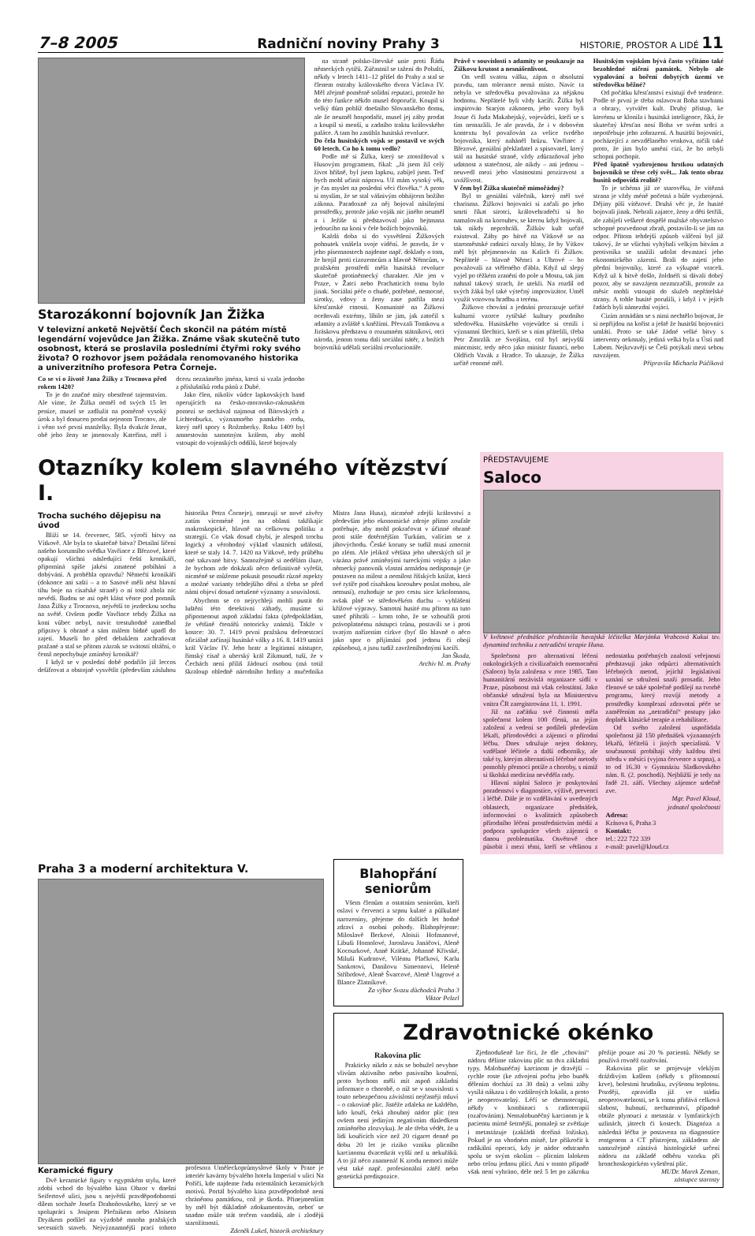7–8 2005 Radniční noviny Prahy 3 HISTORIE, PROSTOR A LIDÉ 11
Starozákonní bojovník Jan Žižka
V televizní anketě Největší Čech skončil na pátém místě legendární vojevůdce Jan Žižka. Známe však skutečně tuto osobnost, která se proslavila posledními čtyřmi roky svého života? O rozhovor jsem požádala renomovaného historika a univerzitního profesora Petra Čorneje.
Co se ví o životě Jana Žižky z Trocnova před rokem 1420?
To je do značné míry obestřené tajemstvím. Ale víme, že Žižka neměl od svých 15 let peníze, musel se zadlužit na poměrně vysoký úrok a byl donucen prodat nejenom Trocnov, ale i věno své první manželky. Byla dvakrát ženat, obě jeho ženy se jmenovaly Kateřina, měl i dceru neznámého jména, která si vzala jednoho z příslušníků rodu pánů z Dubé.
Jako člen, nikoliv vůdce lapkovských band operujících na česko-moravsko-rakouském pomezí se nechával najmout od Bítovských z Lichtenburka, významného panského rodu, který měl spory s Rožmberky. Roku 1409 byl amnestován samotným králem, aby mohl vstoupit do vojenských oddílů, které bojovaly
na straně polsko-litevské unie proti Řádu německých rytířů. Zúčastnil se tažení do Pobaltí, někdy v letech 1411–12 přišel do Prahy a stal se členem ostrahy královského dvora Václava IV. Měl zřejmě poměrně solidní reputaci, protože ho do této funkce někdo musel doporučit. Koupil si velký dům poblíž dnešního Slovanského domu, ale že neuměl hospodařit, musel jej záhy prodat a koupil si menší, u zadního traktu královského paláce. A tam ho zastihla husitská revoluce.
Do čela husitských vojsk se postavil ve svých 60 letech. Co ho k tomu vedlo?
Podle mě si Žižka, který se ztotožňoval s Husovým programem, říkal: „Já jsem žil celý život hříšně, byl jsem lapkou, zabíjel jsem. Teď bych mohl učinit nápravu. Už mám vysoký věk, je čas myslet na poslední věci člověka.“ A proto si myslím, že se stal vášnivým obhájcem božího zákona. Paradoxně za něj bojoval násilnými prostředky, protože jako voják nic jiného neuměl a i Ježíše si představoval jako hejtmana jedoucího na koni v čele božích bojovníků.
Každá doba si do vysvětlení Žižkových pohnutek vnášela svoje vidění. Je pravda, že v jeho písemnostech najdeme např. doklady o tom, že brojil proti cizozemcům a hlavně Němcům, v pražském prostředí měla husitská revoluce skutečně protiněmecký charakter. Ale jen v Praze, v Žatci nebo Prachaticích tomu bylo jinak. Sociální péče o chudé, potřebné, nemocné, sirotky, vdovy a ženy zase patřila mezi křesťanské ctnosti. Komunisté na Žižkovi oceňovali extrémy, líbilo se jim, jak zatočil s adamity a zvláště s kněžími. Převzali Tomkovu a Jiráskovu představu o rozumném státníkovi, otci národa, jenom tomu dali sociální nátěr, z božích bojovníků udělali sociální revolucionáře.
Právě v souvislosti s adamity se poukazuje na Žižkovu krutost a nesnášenlivost.
On vedl svatou válku, zápas o absolutní pravdu, tam tolerance nemá místo. Navíc ta nebyla ve středověku považována za nějakou hodnotu. Nepřátelé byli vždy kacíři. Žižka byl inspirován Starým zákonem, jeho vzory byli Jozue či Juda Makabejský, vojevůdci, kteří se s tím nemazlili. Je ale pravda, že i v dobovém kontextu byl považován za velice tvrdého bojovníka, který naháněl hrůzu. Vavřinec z Březové, geniální překladatel a spisovatel, který stál na husitské straně, vždy zdůrazňoval jeho udatnost a statečnost, ale nikdy – ani jednou – neuvedl mezi jeho vlastnostmi prozíravost a uvážlivost.
V čem byl Žižka skutečně mimořádný?
Byl to geniální válečník, který měl své charisma. Žižkovi bojovníci si začali po jeho smrti říkat sirotci, královehradečtí si ho namalovali na korouhev, se kterou když bojovali, tak nikdy neprohráli. Žižkův kult určitě existoval. Záhy po bitvě na Vítkově se na staroměstské radnici ozvaly hlasy, že by Vítkov měl být přejmenován na Kalich či Žižkov. Nepřátelé – hlavně Němci a Uhrové – ho považovali za vtěleného ďábla. Když už slepý vyjel po těžkém zranění do pole u Mostu, tak jim nahnal takový strach, že utekli. Na rozdíl od svých žáků byl také výtečný improvizátor. Uměl využít vozovou hradbu a terénu.
Žižkovo chování a jednání prozrazuje určité kulturní vzorce rytířské kultury pozdního středověku. Husitského vojevůdce si cenili i významní šlechtici, kteří se s ním přátelili, třeba Petr Zmrzlík ze Svojšína, což byl nejvyšší mincmistr, tedy něco jako ministr financí, nebo Oldřich Vavák z Hradce. To ukazuje, že Žižka určitě renomé měl.
Husitským vojskům bývá často vyčítáno také bezohledné ničení památek. Nebylo ale vypalování a boření dobytých území ve středověku běžné?
Od počátku křesťanství existují dvě tendence. Podle té první je třeba oslavovat Boha stavbami a obrazy, vytvářet kult. Druhý přístup, ke kterému se klonila i husitská inteligence, říká, že skutečný křesťan nosí Boha ve svém srdci a nepotřebuje jeho zobrazení. A husitští bojovníci, pocházející z nevzdělaného venkova, ničili také proto, že jim bylo umění cizí, že ho nebyli schopni pochopit.
Před špatně vyzbrojenou hrstkou udatných bojovníků se třese celý svět... Jak tento obraz husitů odpovídá realitě?
To je schéma již ze starověku, že vítězná strana je vždy méně početná a hůře vyzbrojená. Dějiny píší vítězové. Druhá věc je, že husité bojovali jinak. Nebrali zajatce, ženy a děti šetřili, ale zabíjeli veškeré dospělé mužské obyvatelstvo schopné pozvednout zbraň, postavilo-li se jim na odpor. Přitom tehdejší způsob válčení byl již takový, že se všichni vyhýbali velkým bitvám a protivníka se snažili udolat devastací jeho ekonomického zázemí. Brali do zajetí jeho přední bojovníky, které za výkupné vraceli. Když už k bitvě došlo, žoldnéři si dávali dobrý pozor, aby se navzájem nezmrzačili, protože za měsíc mohli vstoupit do služeb nepřátelské strany. A tohle husité porušili, i když i v jejich řadách byli námezdní vojáci.
Cizím armádám se s nimi nechtělo bojovat, že si nepřijdou na kořist a ještě že husitští bojovníci umlátí. Proto se také žádné velké bitvy s interventy nekonaly, jediná velká byla u Ústí nad Labem. Nejkrvavěji se Češi potýkali mezi sebou navzájem.
Připravila Michaela Púčiková
Otazníky kolem slavného vítězství I.
Trocha suchého dějepisu na úvod
Blíží se 14. červenec, 585. výročí bitvy na Vítkově. Ale byla to skutečně bitva? Detailní líčení našeho korunního svědka Vavřince z Březové, které opakují všichni následující čeští kronikáři, připomíná spíše jakési zmatené pobíhání a dobývání. A proběhla opravdu? Němečtí kronikáři (dokonce ani saští – a to Sasové měli nést hlavní tíhu boje na císařské straně) o ní totiž zhola nic nevědí. Budou se asi opět klást věnce pod pomník Jana Žižky z Trocnova, největší to jezdeckou sochu na světě. Ovšem podle Vavřince tehdy Žižka na koni vůbec nebyl, navíc trestuhodně zanedbal přípravy k obraně a sám málem bídně upadl do zajetí. Museli ho před debaklem zachraňovat pražané a stal se přitom zázrak se svátostí oltářní, o čemž nepochybuje zmíněný kronikář?
I když se v poslední době podařilo již leccos dešifrovat a obstojně vysvětlit (především zásluhou historika Petra Čorneje), omezují se nové závěry zatím víceméně jen na oblasti takříkajíc makroskopické, hlavně na celkovou politiku a strategii. Co však dosud chybí, je alespoň trochu logický a věrohodný výklad vlastních událostí, které se staly 14. 7. 1420 na Vítkově, tedy průběhu oné takzvané bitvy. Samozřejmě si nedělám iluze, že bychom zde dokázali něco definitivně vyřešit, nicméně se můžeme pokusit posoudit různé aspekty a možné varianty tehdejšího dění a třeba se před námi objeví dosud netušené významy a souvislosti.
Abychom se co nejrychleji mohli pustit do luštění této detektivní záhady, musíme si připomenout aspoň základní fakta (předpokládám, že většině čtenářů notoricky známá). Takže v kostce: 30. 7. 1419 první pražskou defenestrací oficiálně začínají husitské války a 16. 8. 1419 umírá král Václav IV. Jeho bratr a legitimní nástupce, římský císař a uherský král Zikmund, tuší, že v Čechách není příliš žádoucí osobou (má totiž škraloup ohledně národního hrdiny a mučedníka Mistra Jana Husa), nicméně zdejší království a především jeho ekonomické zdroje přímo zoufale potřebuje, aby mohl pokračovat v účinné obraně proti stále dotěrnějším Turkům, valícím se z jihovýchodu. České koruny se tudíž musí zmocnit po zlém. Ale jelikož většina jeho uherských sil je vázána právě zmíněnými tureckými vojsky a jako německý panovník vlastní armádou nedisponuje (je postaven na milost a nemilost říšských knížat, která své rytíře pod císařskou korouhev poslat mohou, ale nemusí), rozhoduje se pro cestu sice krkolomnou, avšak plně ve středověkém duchu – vyhlášení křížové výpravy. Samotní husité mu přitom na tuto smeč přihráli – krom toho, že se vzbouřili proti právoplatnému nástupci trůnu, postavili se i proti svatým nařízením církve (byť šlo hlavně o něco jako spor o přijímání pod jednou či obojí způsobou), a jsou tudíž zavrženíhodnými kacíři.
Jan Škoda,
Archiv hl. m. Prahy
PŘEDSTAVUJEME
Saloco
V květnové přednášce představila havajská léčitelka Marjánka Vrabcová Kukui tzv. dynamind techniku z netradiční terapie Huna.
Společnost pro alternativní léčení onkologických a civilizačních onemocnění (Saloco) byla založena v roce 1985. Tato humanitární nezávislá organizace sídlí v Praze, působnost má však celostátní. Jako občanské sdružení byla na Ministerstvu vnitra ČR zaregistrována 11. 1. 1991.
Již na začátku své činnosti měla společnost kolem 100 členů, na jejím založení a vedení se podíleli především lékaři, přírodovědci a zájemci o přírodní léčbu. Dnes sdružuje nejen doktory, vzdělané léčitele a další odborníky, ale také ty, kterým alternativní léčebné metody pomohly přemoci potíže a choroby, s nimiž si školská medicína nevěděla rady.
Hlavní náplní Saloco je poskytování poradenství v diagnostice, výživě, prevenci i léčbě. Dále je to vzdělávání v uvedených oblastech, organizace přednášek, informování o kvalitních způsobech přírodního léčení prostřednictvím médií a podpora spolupráce všech zájemců o danou problematiku. Osvětově chce působit i mezi těmi, kteří se většinou z nedostatku potřebných znalostí veřejnosti představují jako odpůrci alternativních léčebných metod, jejichž legislativní uznání se sdružení snaží prosadit. Jeho členové se také společně podílejí na tvorbě programu, který rozvíjí metody a prostředky komplexní zdravotní péče se zaměřením na „netradiční“ postupy jako doplněk klasické terapie a rehabilitace.
Od svého založení uspořádala společnost již 150 přednášek významných lékařů, léčitelů i jiných specialistů. V současnosti probíhají vždy každou třetí středu v měsíci (vyjma července a srpna), a to od 16.30 v Gymnáziu Sladkovského nám. 8. (2. poschodí). Nejbližší je tedy na řadě 21. září. Všechny zájemce srdečně zve.
Mgr. Pavel Kloud,
jednatel společnosti
Adresa:
Krásova 6, Praha 3
Kontakt:
tel.: 222 722 339
e-mail: pavel@kloud.cz
Praha 3 a moderní architektura V.
Keramické figury
Dvě keramické figury v egyptském stylu, které zdobí vchod do bývalého kina Obzor v dnešní Seifertově ulici, jsou s největší pravděpodobností dílem sochaře Josefa Drahoňovského, který se ve spolupráci s Josipem Plečnikem nebo Aloisem Dryákem podílel na výzdobě mnoha pražských secesních staveb. Nejvýznamnější prací tohoto profesora Uměleckoprůmyslové školy v Praze je interiér kavárny bývalého hotelu Imperial v ulici Na Poříčí, kde najdeme řadu orientálních keramických motivů. Portál bývalého kina pravděpodobně není chráněnou památkou, což je škoda. Přinejmenším by měl být důkladně zdokumentován, neboť se snadno může stát terčem vandalů, ale i zlodějů starožitností.
Zdeněk Lukeš, historik architektury
Blahopřání seniorům
Všem členům a ostatním seniorům, kteří oslaví v červenci a srpnu kulaté a půlkulaté narozeniny, přejeme do dalších let hodně zdraví a osobní pohody. Blahopřejeme: Miloslavě Berkové, Aloisii Hofmanové, Libuši Homolové, Jaroslavu Janáčovi, Aleně Kocourkové, Anně Krátké, Johanně Křivské, Miluši Kudrnové, Vilému Plačkovi, Karlu Sankotovi, Danilovu Simeonovi, Heleně Stříbrdové, Aleně Švarcové, Aleně Ungrové a Blance Zlatníkové.
Za výbor Svazu důchodců Praha 3
Viktor Pelzel
Zdravotnické okénko
Rakovina plic
Prakticky nikdo z nás se bohužel nevyhne vlivům aktivního nebo pasivního kouření, proto bychom měli mít aspoň základní informace o chorobě, o níž se v souvislosti s touto nebezpečnou závislostí nejčastěji mluví – o rakovině plic. Jistěže zdaleka ne každého, kdo kouří, čeká zhoubný nádor plic (ten ovšem není jediným negativním důsledkem zmíněného zlozvyku). Je ale třeba vědět, že u lidí kouřících více než 20 cigaret denně po dobu 20 let je riziko vzniku plicního karcinomu dvacetkrát vyšší než u nekuřáků. A to již něco znamená! K zrodu nemoci může vést také např. profesionální zátěž nebo genetická predispozice.
Zjednodušeně lze říci, že dle „chování“ nádoru dělíme rakovinu plic na dva základní typy. Malobuněčný karcinom je dravější – rychle roste (ke zdvojení počtu jeho buněk dělením dochází za 30 dnů) a velmi záhy vysílá nákazu i do vzdálených lokalit, a proto je neoperovatelný. Léčí se chemoterapií, někdy v kombinaci s radioterapií (ozařováním). Nemalobuněčný karcinom je k pacientu mírně šetrnější, pomaleji se zvětšuje i metastázuje (zakládá dceřiná ložiska). Pokud je na vhodném místě, lze přikročit k radikální operaci, kdy je nádor odstraněn spolu se svým okolím – plicním lalokem nebo celou jednou plící. Ani v tomto případě však není vyhráno, déle než 5 let po zákroku přežije pouze asi 20 % pacientů. Někdy se používá rovněž ozařování.
Rakovina plic se projevuje vleklým dráždivým kašlem (někdy s přítomností krve), bolestmi hrudníku, zvýšenou teplotou. Později, zpravidla již ve stádiu neoperovatelnosti, se k tomu přidává celková slabost, hubnutí, nechutenství, případně obtíže plynoucí z metastáz v lymfatických uzlinách, játrech či kostech. Diagnóza a následná léčba je postavena na diagnostice rentgenem a CT přístrojem, základem ale samozřejmě zůstává histologické určení nádoru na základě odběru vzorku při bronchoskopickém vyšetření plic.
MUDr. Marek Zeman,
zástupce starosty